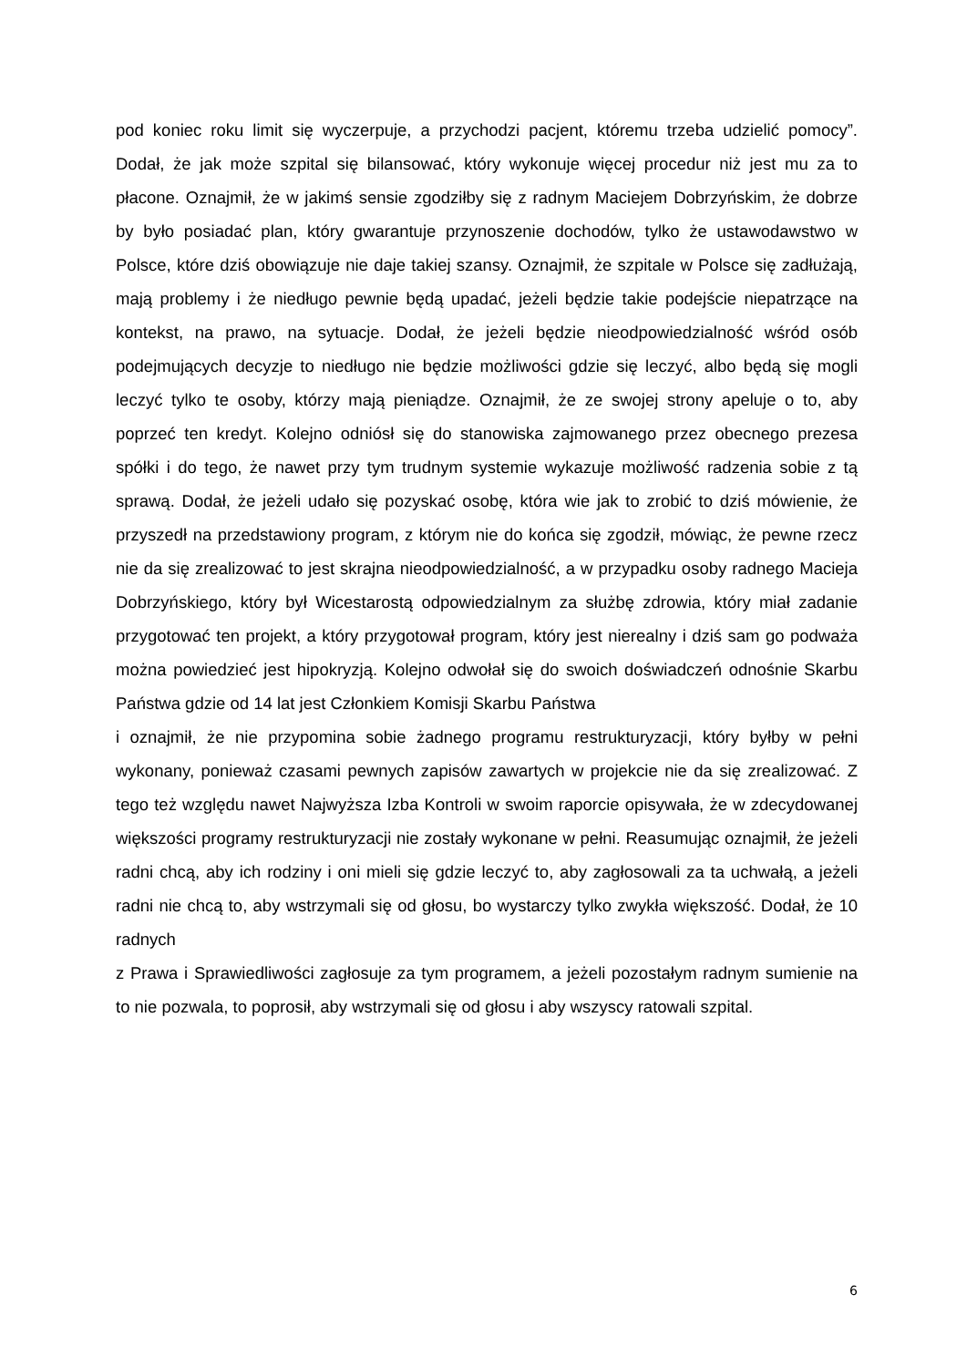pod koniec roku limit się wyczerpuje, a przychodzi pacjent, któremu trzeba udzielić pomocy”. Dodał, że jak może szpital się bilansować, który wykonuje więcej procedur niż jest mu za to płacone. Oznajmił, że w jakimś sensie zgodziłby się z radnym Maciejem Dobrzyńskim, że dobrze by było posiadać plan, który gwarantuje przynoszenie dochodów, tylko że ustawodawstwo w Polsce, które dziś obowiązuje nie daje takiej szansy. Oznajmił, że szpitale w Polsce się zadłużają, mają problemy i że niedługo pewnie będą upadać, jeżeli będzie takie podejście niepatrzące na kontekst, na prawo, na sytuacje. Dodał, że jeżeli będzie nieodpowiedzialność wśród osób podejmujących decyzje to niedługo nie będzie możliwości gdzie się leczyć, albo będą się mogli leczyć tylko te osoby, którzy mają pieniądze. Oznajmił, że ze swojej strony apeluje o to, aby poprzeć ten kredyt. Kolejno odniósł się do stanowiska zajmowanego przez obecnego prezesa spółki i do tego, że nawet przy tym trudnym systemie wykazuje możliwość radzenia sobie z tą sprawą. Dodał, że jeżeli udało się pozyskać osobę, która wie jak to zrobić to dziś mówienie, że przyszedł na przedstawiony program, z którym nie do końca się zgodził, mówiąc, że pewne rzecz nie da się zrealizować to jest skrajna nieodpowiedzialność, a w przypadku osoby radnego Macieja Dobrzyńskiego, który był Wicestarostą odpowiedzialnym za służbę zdrowia, który miał zadanie przygotować ten projekt, a który przygotował program, który jest nierealny i dziś sam go podważa można powiedzieć jest hipokryzją. Kolejno odwołał się do swoich doświadczeń odnośnie Skarbu Państwa gdzie od 14 lat jest Członkiem Komisji Skarbu Państwa
i oznajmił, że nie przypomina sobie żadnego programu restrukturyzacji, który byłby w pełni wykonany, ponieważ czasami pewnych zapisów zawartych w projekcie nie da się zrealizować. Z tego też względu nawet Najwyższa Izba Kontroli w swoim raporcie opisywała, że w zdecydowanej większości programy restrukturyzacji nie zostały wykonane w pełni. Reasumując oznajmił, że jeżeli radni chcą, aby ich rodziny i oni mieli się gdzie leczyć to, aby zagłosowali za ta uchwałą, a jeżeli radni nie chcą to, aby wstrzymali się od głosu, bo wystarczy tylko zwykła większość. Dodał, że 10 radnych
z Prawa i Sprawiedliwości zagłosuje za tym programem, a jeżeli pozostałym radnym sumienie na to nie pozwala, to poprosił, aby wstrzymali się od głosu i aby wszyscy ratowali szpital.
6